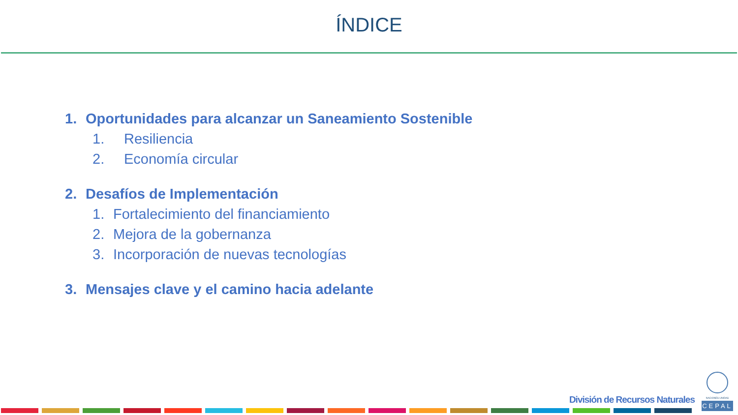ÍNDICE
1. Oportunidades para alcanzar un Saneamiento Sostenible
1. Resiliencia
2. Economía circular
2. Desafíos de Implementación
1. Fortalecimiento del financiamiento
2. Mejora de la gobernanza
3. Incorporación de nuevas tecnologías
3. Mensajes clave y el camino hacia adelante
División de Recursos Naturales
NACIONES UNIDAS
CEPAL